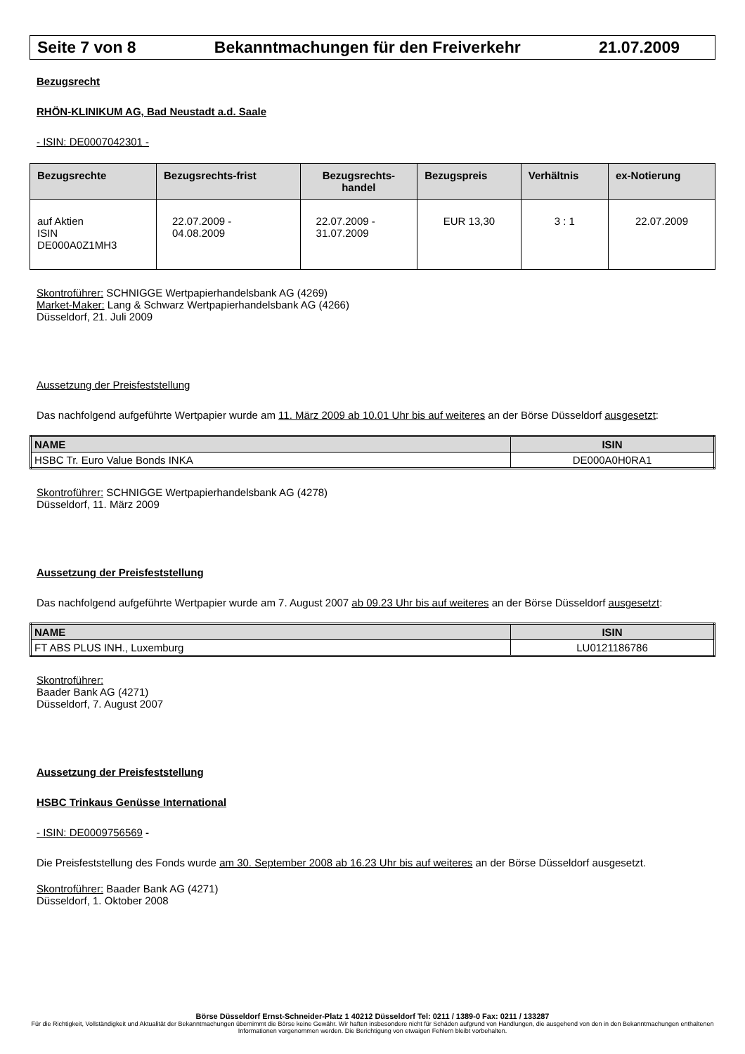Seite 7 von 8 Bekanntmachungen für den Freiverkehr 21.07.2009
Bezugsrecht
RHÖN-KLINIKUM AG, Bad Neustadt a.d. Saale
- ISIN: DE0007042301 -
| Bezugsrechte | Bezugsrechts-frist | Bezugsrechts- handel | Bezugspreis | Verhältnis | ex-Notierung |
| --- | --- | --- | --- | --- | --- |
| auf Aktien ISIN DE000A0Z1MH3 | 22.07.2009 - 04.08.2009 | 22.07.2009 - 31.07.2009 | EUR 13,30 | 3 : 1 | 22.07.2009 |
Skontroführer: SCHNIGGE Wertpapierhandelsbank AG (4269)
Market-Maker: Lang & Schwarz Wertpapierhandelsbank AG (4266)
Düsseldorf, 21. Juli 2009
Aussetzung der Preisfeststellung
Das nachfolgend aufgeführte Wertpapier wurde am 11. März 2009 ab 10.01 Uhr bis auf weiteres an der Börse Düsseldorf ausgesetzt:
| NAME | ISIN |
| --- | --- |
| HSBC Tr. Euro Value Bonds INKA | DE000A0H0RA1 |
Skontroführer: SCHNIGGE Wertpapierhandelsbank AG (4278)
Düsseldorf, 11. März 2009
Aussetzung der Preisfeststellung
Das nachfolgend aufgeführte Wertpapier wurde am 7. August 2007 ab 09.23 Uhr bis auf weiteres an der Börse Düsseldorf ausgesetzt:
| NAME | ISIN |
| --- | --- |
| FT ABS PLUS INH., Luxemburg | LU0121186786 |
Skontroführer:
Baader Bank AG (4271)
Düsseldorf, 7. August 2007
Aussetzung der Preisfeststellung
HSBC Trinkaus Genüsse International
- ISIN: DE0009756569 -
Die Preisfeststellung des Fonds wurde am 30. September 2008 ab 16.23 Uhr bis auf weiteres an der Börse Düsseldorf ausgesetzt.
Skontroführer: Baader Bank AG (4271)
Düsseldorf, 1. Oktober 2008
Börse Düsseldorf Ernst-Schneider-Platz 1 40212 Düsseldorf Tel: 0211 / 1389-0 Fax: 0211 / 133287
Für die Richtigkeit, Vollständigkeit und Aktualität der Bekanntmachungen übernimmt die Börse keine Gewähr. Wir haften insbesondere nicht für Schäden aufgrund von Handlungen, die ausgehend von den in den Bekanntmachungen enthaltenen Informationen vorgenommen werden. Die Berichtigung von etwaigen Fehlern bleibt vorbehalten.